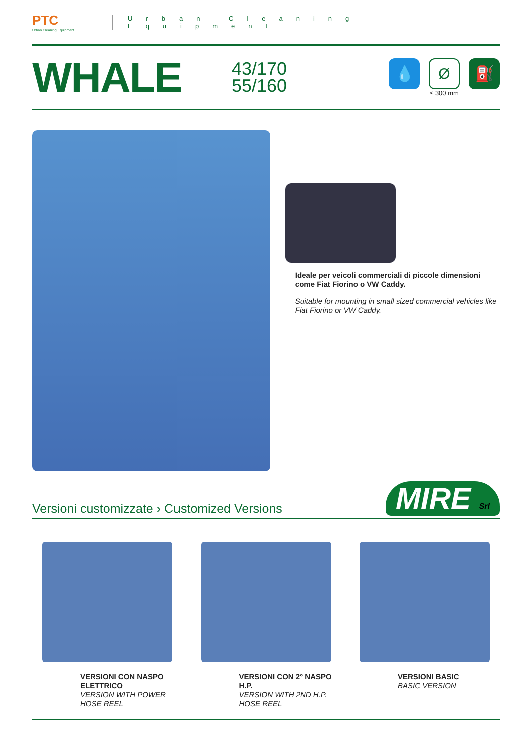PTC
Urban Cleaning Equipment
Urban Cleaning Equipment
WHALE
43/170
55/160
💧
Ø
≤ 300 mm
⛽
Ideale per veicoli commerciali di piccole dimensioni come Fiat Fiorino o VW Caddy.
Suitable for mounting in small sized commercial vehicles like Fiat Fiorino or VW Caddy.
Versioni customizzate › Customized Versions
MIRE Srl
VERSIONI CON NASPO ELETTRICO
VERSION WITH POWER HOSE REEL
VERSIONI CON 2° NASPO H.P.
VERSION WITH 2ND H.P. HOSE REEL
VERSIONI BASIC
BASIC VERSION